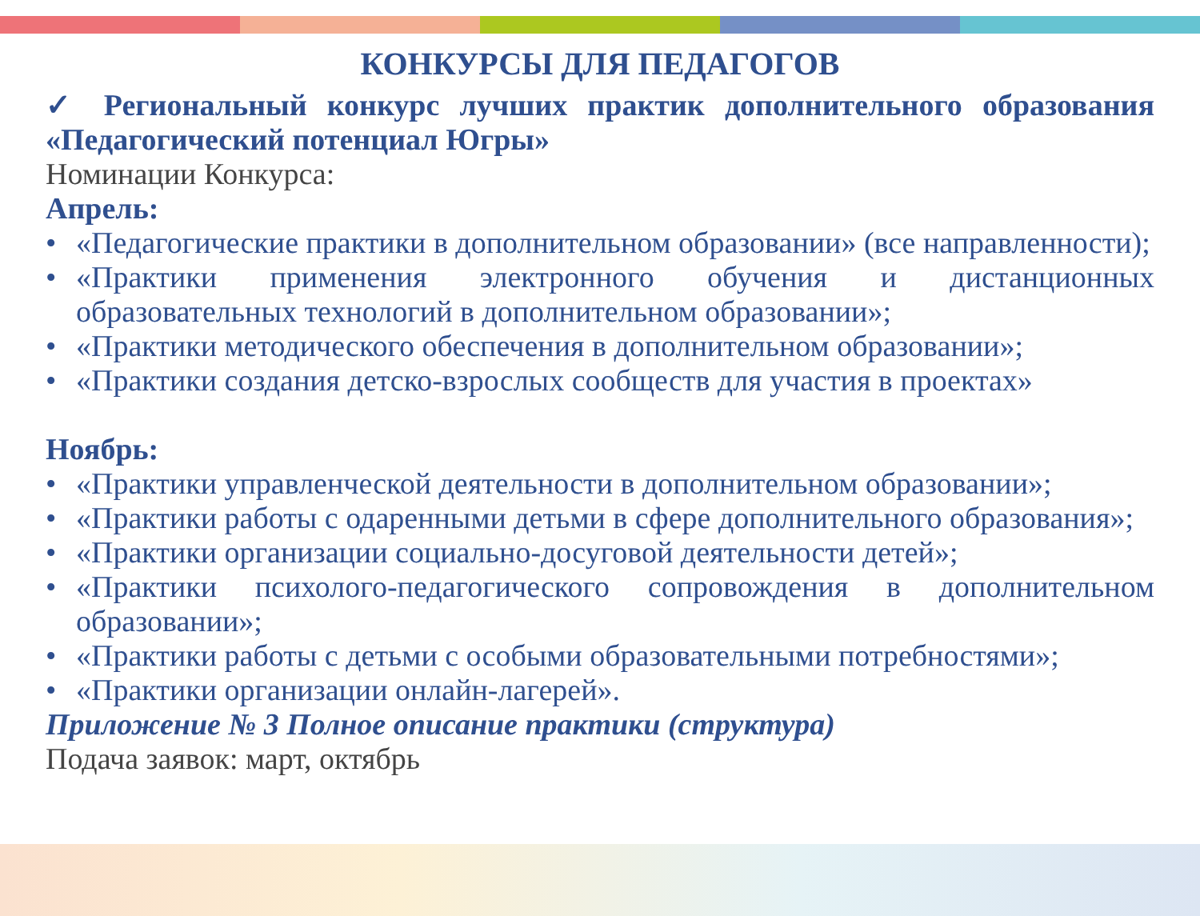КОНКУРСЫ ДЛЯ ПЕДАГОГОВ
✓ Региональный конкурс лучших практик дополнительного образования «Педагогический потенциал Югры»
Номинации Конкурса:
Апрель:
• «Педагогические практики в дополнительном образовании» (все направленности);
• «Практики применения электронного обучения и дистанционных образовательных технологий в дополнительном образовании»;
• «Практики методического обеспечения в дополнительном образовании»;
• «Практики создания детско-взрослых сообществ для участия в проектах»
Ноябрь:
• «Практики управленческой деятельности в дополнительном образовании»;
• «Практики работы с одаренными детьми в сфере дополнительного образования»;
• «Практики организации социально-досуговой деятельности детей»;
• «Практики психолого-педагогического сопровождения в дополнительном образовании»;
• «Практики работы с детьми с особыми образовательными потребностями»;
• «Практики организации онлайн-лагерей».
Приложение № 3 Полное описание практики (структура)
Подача заявок: март, октябрь